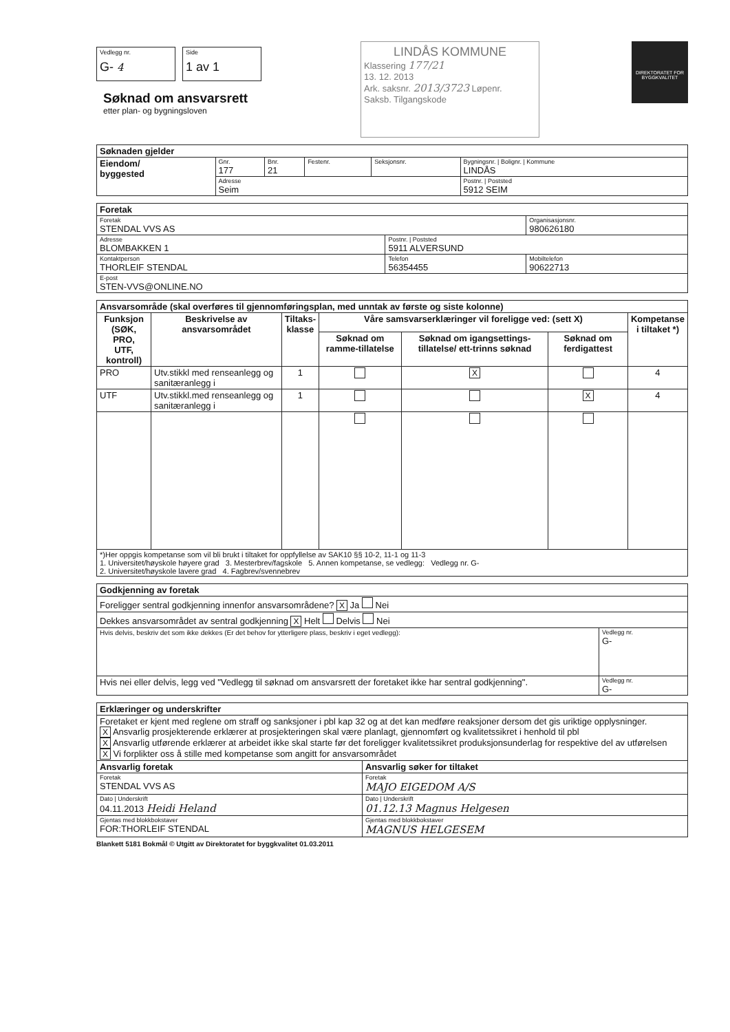Vedlegg nr. G- 4 Side 1 av 1
Søknad om ansvarsrett
etter plan- og bygningsloven
LINDÅS KOMMUNE
Klassering 177/21
13. 12. 2013
Ark. saksnr. 2013/3723 Løpenr.
Saksb. Tilgangskode
DIREKTORATET FOR BYGGKVALITET
| Søknaden gjelder | | | | | |
| --- | --- | --- | --- | --- | --- |
| Eiendom/ byggested | Gnr. 177 | Bnr. 21 | Festenr. | Seksjonsnr. | Bygningsnr. / Bolignr. / Kommune LINDÅS |
| | Adresse Seim | | | | Postnr. / Poststed 5912 SEIM |
| Foretak | | |
| --- | --- | --- |
| Foretak STENDAL VVS AS | | Organisasjonsnr. 980626180 |
| Adresse BLOMBAKKEN 1 | Postnr. / Poststed 5911 ALVERSUND | |
| Kontaktperson THORLEIF STENDAL | Telefon 56354455 | Mobiltelefon 90622713 |
| E-post STEN-VVS@ONLINE.NO | | |
| Ansvarsområde (skal overføres til gjennomføringsplan, med unntak av første og siste kolonne) | | | | | | |
| --- | --- | --- | --- | --- | --- | --- |
| Funksjon (SØK, PRO, UTF, kontroll) | Beskrivelse av ansvarsområdet | Tiltaks- klasse | Våre samsvarserklæringer vil foreligge ved: (sett X) | | | Kompetanse i tiltaket *) |
| | | | Søknad om ramme-tillatelse | Søknad om igangsettings-tillatelse/ ett-trinns søknad | Søknad om ferdigattest | |
| PRO | Utv.stikkl med renseanlegg og sanitæranlegg i | 1 | | X | | 4 |
| UTF | Utv.stikkl.med renseanlegg og sanitæranlegg i | 1 | | | X | 4 |
| *)Her oppgis kompetanse som vil bli brukt i tiltaket for oppfyllelse av SAK10 §§ 10-2, 11-1 og 11-3 1. Universitet/høyskole høyere grad 3. Mesterbrev/fagskole 5. Annen kompetanse, se vedlegg: Vedlegg nr. G- 2. Universitet/høyskole lavere grad 4. Fagbrev/svennebrev | | | | | | |
| Godkjenning av foretak | |
| --- | --- |
| Foreligger sentral godkjenning innenfor ansvarsområdene? X Ja Nei | |
| Dekkes ansvarsområdet av sentral godkjenning X Helt Delvis Nei | |
| Hvis delvis, beskriv det som ikke dekkes (Er det behov for ytterligere plass, beskriv i eget vedlegg): | Vedlegg nr. G- |
| Hvis nei eller delvis, legg ved "Vedlegg til søknad om ansvarsrett der foretaket ikke har sentral godkjenning". | Vedlegg nr. G- |
| Erklæringer og underskrifter | |
| --- | --- |
| Foretaket er kjent med reglene om straff og sanksjoner i pbl kap 32 og at det kan medføre reaksjoner dersom det gis uriktige opplysninger. X Ansvarlig prosjekterende erklærer at prosjekteringen skal være planlagt, gjennomført og kvalitetssikret i henhold til pbl X Ansvarlig utførende erklærer at arbeidet ikke skal starte før det foreligger kvalitetssikret produksjonsunderlag for respektive del av utførelsen X Vi forplikter oss å stille med kompetanse som angitt for ansvarsområdet | |
| Ansvarlig foretak | Ansvarlig søker for tiltaket |
| Foretak STENDAL VVS AS | Foretak MAJO EIGEDOM A/S |
| Dato / Underskrift 04.11.2013 Heidi Heland | Dato / Underskrift 01.12.13 Magnus Helgesen |
| Gjentas med blokkbokstaver FOR:THORLEIF STENDAL | Gjentas med blokkbokstaver MAGNUS HELGESEM |
Blankett 5181 Bokmål © Utgitt av Direktoratet for byggkvalitet 01.03.2011